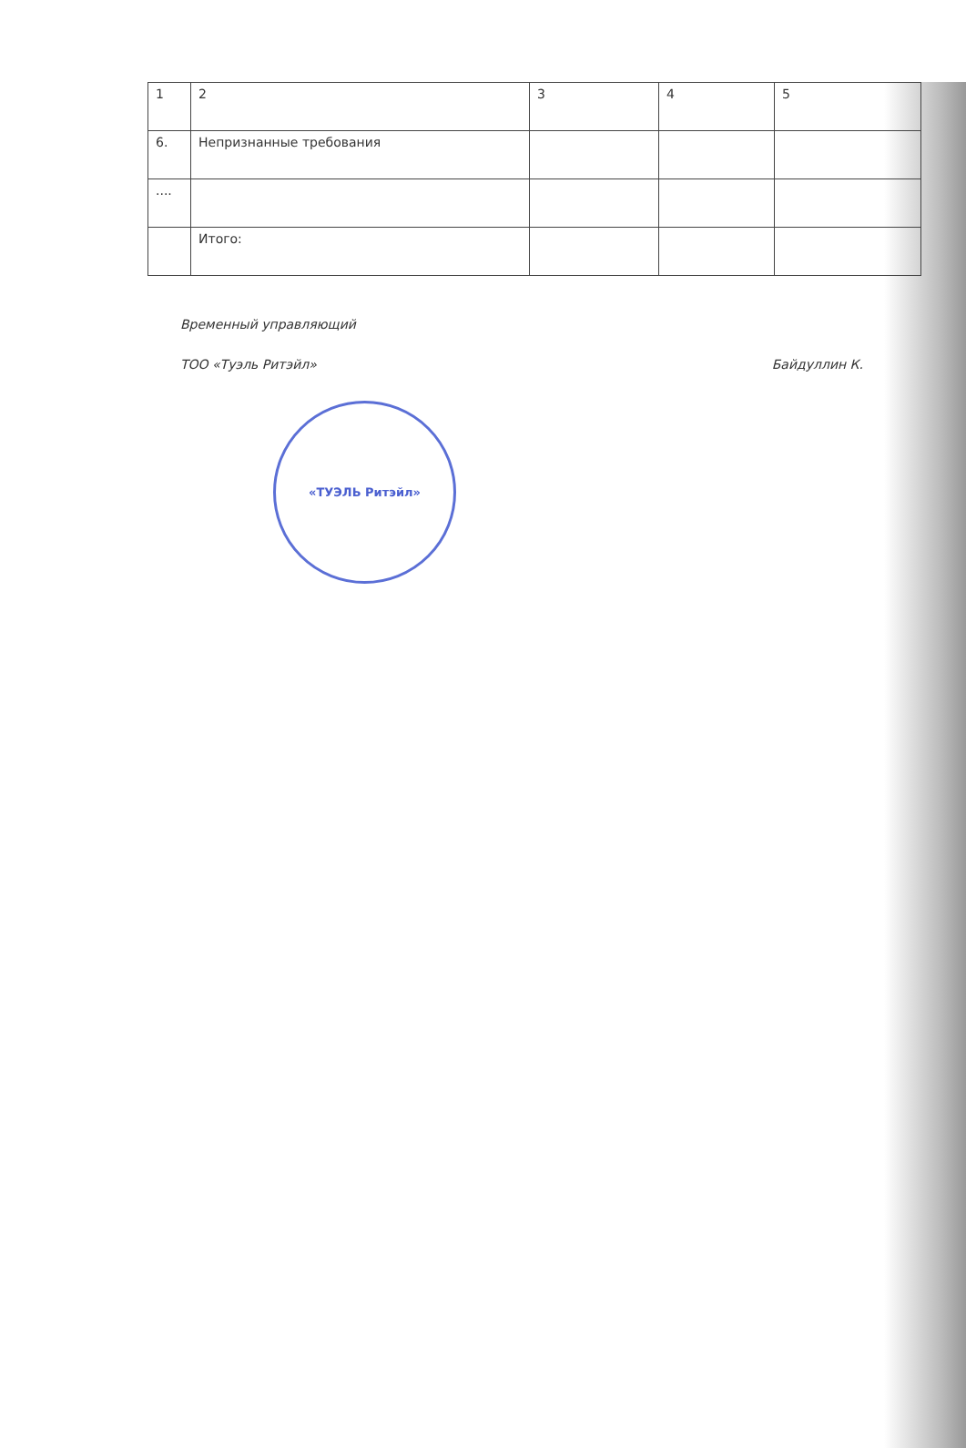| 1 | 2 | 3 | 4 | 5 |
| 6. | Непризнанные требования | | | |
| .... | | | | |
| | Итого: | | | |
Временный управляющий
ТОО «Туэль Ритэйл» Байдуллин К.
«ТУЭЛЬ Ритэйл»